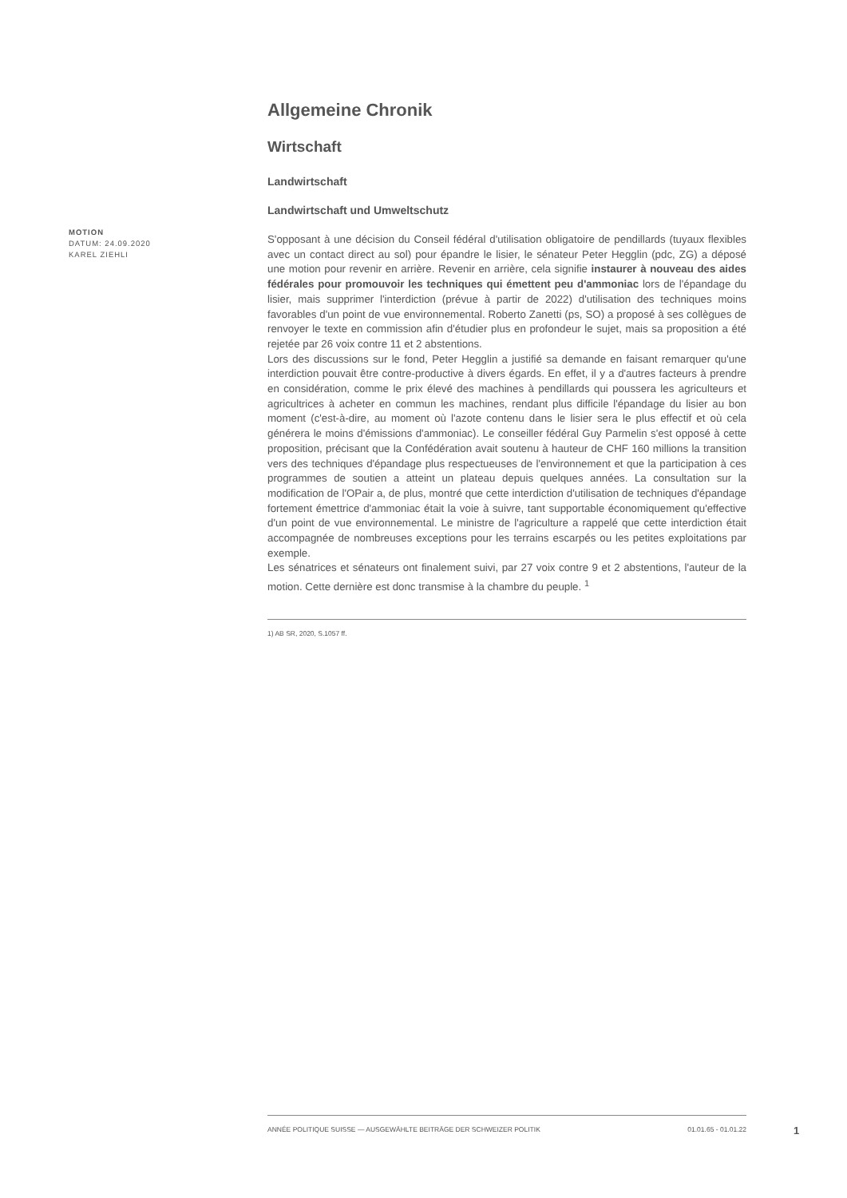MOTION
DATUM: 24.09.2020
KAREL ZIEHLI
Allgemeine Chronik
Wirtschaft
Landwirtschaft
Landwirtschaft und Umweltschutz
S'opposant à une décision du Conseil fédéral d'utilisation obligatoire de pendillards (tuyaux flexibles avec un contact direct au sol) pour épandre le lisier, le sénateur Peter Hegglin (pdc, ZG) a déposé une motion pour revenir en arrière. Revenir en arrière, cela signifie instaurer à nouveau des aides fédérales pour promouvoir les techniques qui émettent peu d'ammoniac lors de l'épandage du lisier, mais supprimer l'interdiction (prévue à partir de 2022) d'utilisation des techniques moins favorables d'un point de vue environnemental. Roberto Zanetti (ps, SO) a proposé à ses collègues de renvoyer le texte en commission afin d'étudier plus en profondeur le sujet, mais sa proposition a été rejetée par 26 voix contre 11 et 2 abstentions.
Lors des discussions sur le fond, Peter Hegglin a justifié sa demande en faisant remarquer qu'une interdiction pouvait être contre-productive à divers égards. En effet, il y a d'autres facteurs à prendre en considération, comme le prix élevé des machines à pendillards qui poussera les agriculteurs et agricultrices à acheter en commun les machines, rendant plus difficile l'épandage du lisier au bon moment (c'est-à-dire, au moment où l'azote contenu dans le lisier sera le plus effectif et où cela générera le moins d'émissions d'ammoniac). Le conseiller fédéral Guy Parmelin s'est opposé à cette proposition, précisant que la Confédération avait soutenu à hauteur de CHF 160 millions la transition vers des techniques d'épandage plus respectueuses de l'environnement et que la participation à ces programmes de soutien a atteint un plateau depuis quelques années. La consultation sur la modification de l'OPair a, de plus, montré que cette interdiction d'utilisation de techniques d'épandage fortement émettrice d'ammoniac était la voie à suivre, tant supportable économiquement qu'effective d'un point de vue environnemental. Le ministre de l'agriculture a rappelé que cette interdiction était accompagnée de nombreuses exceptions pour les terrains escarpés ou les petites exploitations par exemple.
Les sénatrices et sénateurs ont finalement suivi, par 27 voix contre 9 et 2 abstentions, l'auteur de la motion. Cette dernière est donc transmise à la chambre du peuple. <sup>1</sup>
1) AB SR, 2020, S.1057 ff.
ANNÉE POLITIQUE SUISSE — AUSGEWÄHLTE BEITRÄGE DER SCHWEIZER POLITIK 01.01.65 - 01.01.22
1